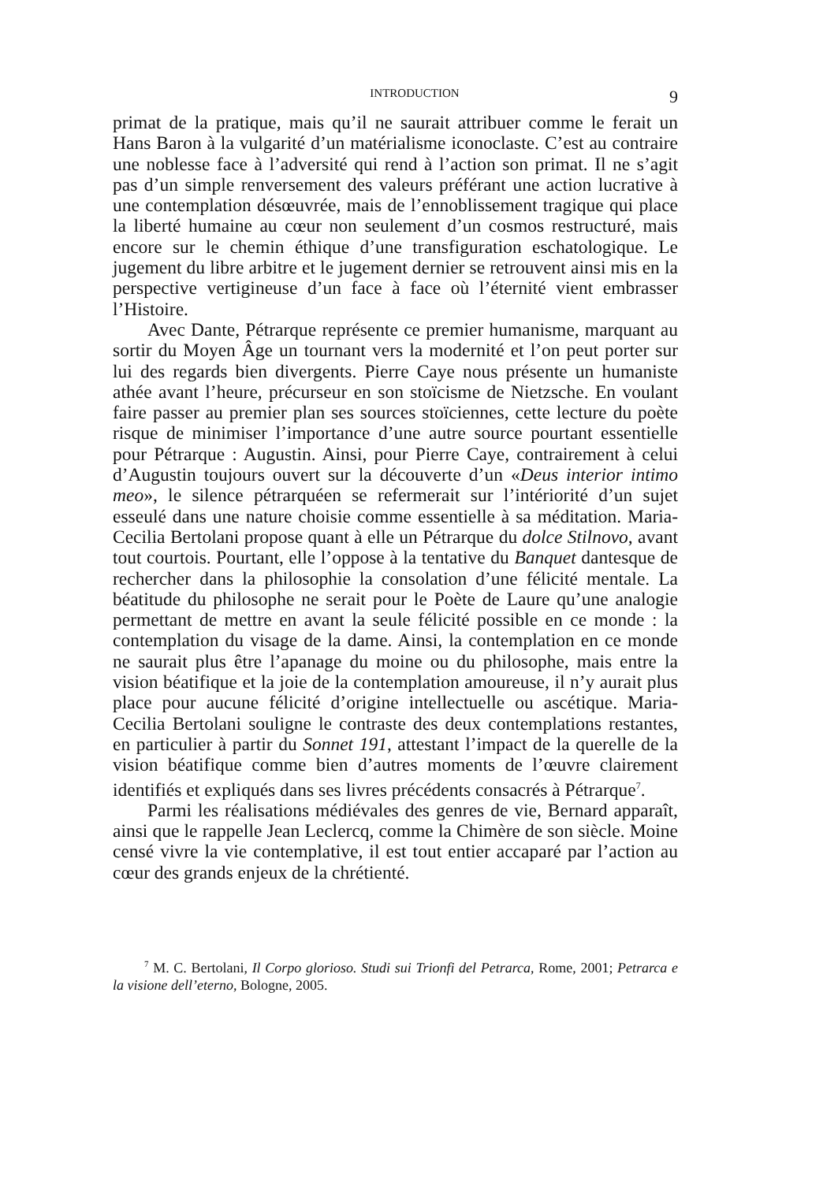INTRODUCTION 9
primat de la pratique, mais qu’il ne saurait attribuer comme le ferait un Hans Baron à la vulgarité d’un matérialisme iconoclaste. C’est au contraire une noblesse face à l’adversité qui rend à l’action son primat. Il ne s’agit pas d’un simple renversement des valeurs préférant une action lucrative à une contemplation désœuvrée, mais de l’ennoblissement tragique qui place la liberté humaine au cœur non seulement d’un cosmos restructuré, mais encore sur le chemin éthique d’une transfiguration eschatologique. Le jugement du libre arbitre et le jugement dernier se retrouvent ainsi mis en la perspective vertigineuse d’un face à face où l’éternité vient embrasser l’Histoire.
Avec Dante, Pétrarque représente ce premier humanisme, marquant au sortir du Moyen Âge un tournant vers la modernité et l’on peut porter sur lui des regards bien divergents. Pierre Caye nous présente un humaniste athée avant l’heure, précurseur en son stoïcisme de Nietzsche. En voulant faire passer au premier plan ses sources stoïciennes, cette lecture du poète risque de minimiser l’importance d’une autre source pourtant essentielle pour Pétrarque : Augustin. Ainsi, pour Pierre Caye, contrairement à celui d’Augustin toujours ouvert sur la découverte d’un «Deus interior intimo meo», le silence pétrarquéen se refermerait sur l’intériorité d’un sujet esseulé dans une nature choisie comme essentielle à sa méditation. Maria-Cecilia Bertolani propose quant à elle un Pétrarque du dolce Stilnovo, avant tout courtois. Pourtant, elle l’oppose à la tentative du Banquet dantesque de rechercher dans la philosophie la consolation d’une félicité mentale. La béatitude du philosophe ne serait pour le Poète de Laure qu’une analogie permettant de mettre en avant la seule félicité possible en ce monde : la contemplation du visage de la dame. Ainsi, la contemplation en ce monde ne saurait plus être l’apanage du moine ou du philosophe, mais entre la vision béatifique et la joie de la contemplation amoureuse, il n’y aurait plus place pour aucune félicité d’origine intellectuelle ou ascétique. Maria-Cecilia Bertolani souligne le contraste des deux contemplations restantes, en particulier à partir du Sonnet 191, attestant l’impact de la querelle de la vision béatifique comme bien d’autres moments de l’œuvre clairement identifiés et expliqués dans ses livres précédents consacrés à Pétrarque<sup>7</sup>.
Parmi les réalisations médiévales des genres de vie, Bernard apparaît, ainsi que le rappelle Jean Leclercq, comme la Chimère de son siècle. Moine censé vivre la vie contemplative, il est tout entier accaparé par l’action au cœur des grands enjeux de la chrétienté.
<sup>7</sup> M. C. Bertolani, Il Corpo glorioso. Studi sui Trionfi del Petrarca, Rome, 2001; Petrarca e la visione dell’eterno, Bologne, 2005.